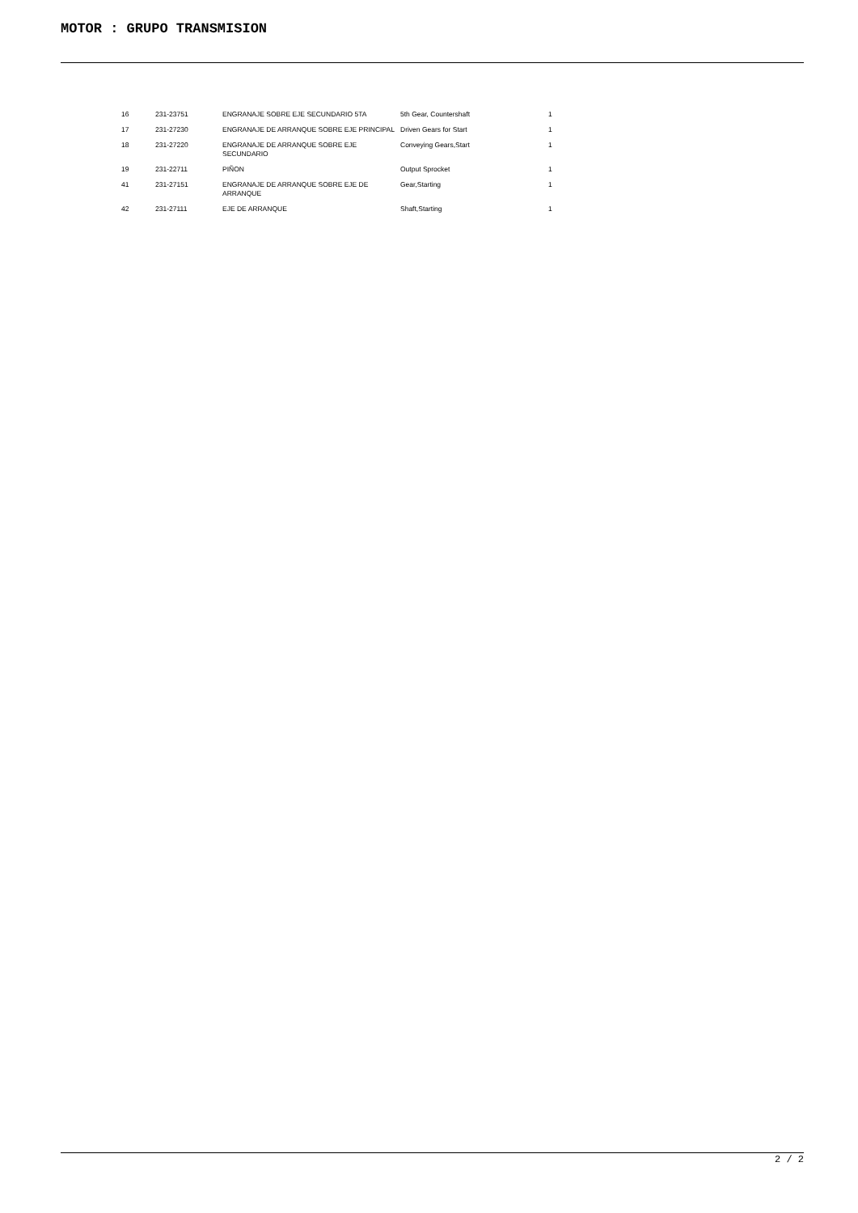MOTOR : GRUPO TRANSMISION
| 16 | 231-23751 | ENGRANAJE SOBRE EJE SECUNDARIO 5TA | 5th Gear, Countershaft | 1 |
| 17 | 231-27230 | ENGRANAJE DE ARRANQUE SOBRE EJE PRINCIPAL | Driven Gears for Start | 1 |
| 18 | 231-27220 | ENGRANAJE DE ARRANQUE SOBRE EJE SECUNDARIO | Conveying Gears,Start | 1 |
| 19 | 231-22711 | PIÑON | Output Sprocket | 1 |
| 41 | 231-27151 | ENGRANAJE DE ARRANQUE SOBRE EJE DE ARRANQUE | Gear,Starting | 1 |
| 42 | 231-27111 | EJE DE ARRANQUE | Shaft,Starting | 1 |
2 / 2